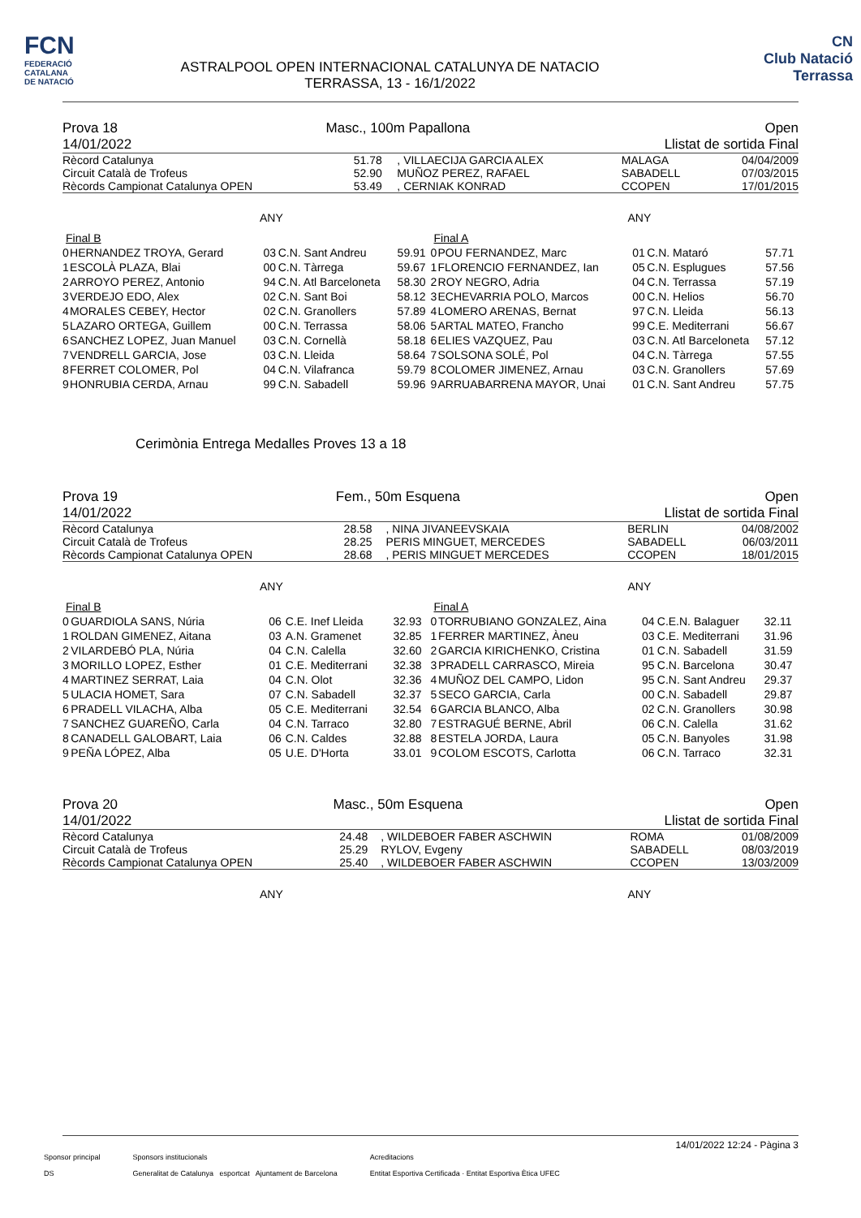FCN
FEDERACIÓ
CATALANA
DE NATACIÓ
ASTRALPOOL OPEN INTERNACIONAL CATALUNYA DE NATACIO
TERRASSA, 13 - 16/1/2022
CN
Club Natació
Terrassa
Prova 18
14/01/2022 Masc., 100m Papallona Open
Llistat de sortida Final
| Rècord Catalunya | 51.78 | , VILLAECIJA GARCIA ALEX | MALAGA | 04/04/2009 |
| Circuit Català de Trofeus | 52.90 | MUÑOZ PEREZ, RAFAEL | SABADELL | 07/03/2015 |
| Rècords Campionat Catalunya OPEN | 53.49 | , CERNIAK KONRAD | CCOPEN | 17/01/2015 |
ANY ANY
| Final B | | | | |
| 0 | HERNANDEZ TROYA, Gerard | 03 | C.N. Sant Andreu | 59.91 |
| 1 | ESCOLÀ PLAZA, Blai | 00 | C.N. Tàrrega | 59.67 |
| 2 | ARROYO PEREZ, Antonio | 94 | C.N. Atl Barceloneta | 58.30 |
| 3 | VERDEJO EDO, Alex | 02 | C.N. Sant Boi | 58.12 |
| 4 | MORALES CEBEY, Hector | 02 | C.N. Granollers | 57.89 |
| 5 | LAZARO ORTEGA, Guillem | 00 | C.N. Terrassa | 58.06 |
| 6 | SANCHEZ LOPEZ, Juan Manuel | 03 | C.N. Cornellà | 58.18 |
| 7 | VENDRELL GARCIA, Jose | 03 | C.N. Lleida | 58.64 |
| 8 | FERRET COLOMER, Pol | 04 | C.N. Vilafranca | 59.79 |
| 9 | HONRUBIA CERDA, Arnau | 99 | C.N. Sabadell | 59.96 |
| Final A | | | | |
| 0 | POU FERNANDEZ, Marc | 01 | C.N. Mataró | 57.71 |
| 1 | FLORENCIO FERNANDEZ, Ian | 05 | C.N. Esplugues | 57.56 |
| 2 | ROY NEGRO, Adria | 04 | C.N. Terrassa | 57.19 |
| 3 | ECHEVARRIA POLO, Marcos | 00 | C.N. Helios | 56.70 |
| 4 | LOMERO ARENAS, Bernat | 97 | C.N. Lleida | 56.13 |
| 5 | ARTAL MATEO, Francho | 99 | C.E. Mediterrani | 56.67 |
| 6 | ELIES VAZQUEZ, Pau | 03 | C.N. Atl Barceloneta | 57.12 |
| 7 | SOLSONA SOLÉ, Pol | 04 | C.N. Tàrrega | 57.55 |
| 8 | COLOMER JIMENEZ, Arnau | 03 | C.N. Granollers | 57.69 |
| 9 | ARRUABARRENA MAYOR, Unai | 01 | C.N. Sant Andreu | 57.75 |
Cerimònia Entrega Medalles Proves 13 a 18
Prova 19
14/01/2022 Fem., 50m Esquena Open
Llistat de sortida Final
| Rècord Catalunya | 28.58 | , NINA JIVANEEVSKAIA | BERLIN | 04/08/2002 |
| Circuit Català de Trofeus | 28.25 | PERIS MINGUET, MERCEDES | SABADELL | 06/03/2011 |
| Rècords Campionat Catalunya OPEN | 28.68 | , PERIS MINGUET MERCEDES | CCOPEN | 18/01/2015 |
ANY ANY
| Final B | | | | |
| 0 | GUARDIOLA SANS, Núria | 06 | C.E. Inef Lleida | 32.93 |
| 1 | ROLDAN GIMENEZ, Aitana | 03 | A.N. Gramenet | 32.85 |
| 2 | VILARDEBÓ PLA, Núria | 04 | C.N. Calella | 32.60 |
| 3 | MORILLO LOPEZ, Esther | 01 | C.E. Mediterrani | 32.38 |
| 4 | MARTINEZ SERRAT, Laia | 04 | C.N. Olot | 32.36 |
| 5 | ULACIA HOMET, Sara | 07 | C.N. Sabadell | 32.37 |
| 6 | PRADELL VILACHA, Alba | 05 | C.E. Mediterrani | 32.54 |
| 7 | SANCHEZ GUAREÑO, Carla | 04 | C.N. Tarraco | 32.80 |
| 8 | CANADELL GALOBART, Laia | 06 | C.N. Caldes | 32.88 |
| 9 | PEÑA LÓPEZ, Alba | 05 | U.E. D'Horta | 33.01 |
| Final A | | | | |
| 0 | TORRUBIANO GONZALEZ, Aina | 04 | C.E.N. Balaguer | 32.11 |
| 1 | FERRER MARTINEZ, Àneu | 03 | C.E. Mediterrani | 31.96 |
| 2 | GARCIA KIRICHENKO, Cristina | 01 | C.N. Sabadell | 31.59 |
| 3 | PRADELL CARRASCO, Mireia | 95 | C.N. Barcelona | 30.47 |
| 4 | MUÑOZ DEL CAMPO, Lidon | 95 | C.N. Sant Andreu | 29.37 |
| 5 | SECO GARCIA, Carla | 00 | C.N. Sabadell | 29.87 |
| 6 | GARCIA BLANCO, Alba | 02 | C.N. Granollers | 30.98 |
| 7 | ESTRAGUÉ BERNE, Abril | 06 | C.N. Calella | 31.62 |
| 8 | ESTELA JORDA, Laura | 05 | C.N. Banyoles | 31.98 |
| 9 | COLOM ESCOTS, Carlotta | 06 | C.N. Tarraco | 32.31 |
Prova 20
14/01/2022 Masc., 50m Esquena Open
Llistat de sortida Final
| Rècord Catalunya | 24.48 | , WILDEBOER FABER ASCHWIN | ROMA | 01/08/2009 |
| Circuit Català de Trofeus | 25.29 | RYLOV, Evgeny | SABADELL | 08/03/2019 |
| Rècords Campionat Catalunya OPEN | 25.40 | , WILDEBOER FABER ASCHWIN | CCOPEN | 13/03/2009 |
ANY ANY
14/01/2022 12:24 - Pàgina 3
Sponsor principal
DS
Sponsors institucionals
Generalitat de Catalunya esportcat Ajuntament de Barcelona
Acreditacions
Entitat Esportiva Certificada · Entitat Esportiva Ètica UFEC